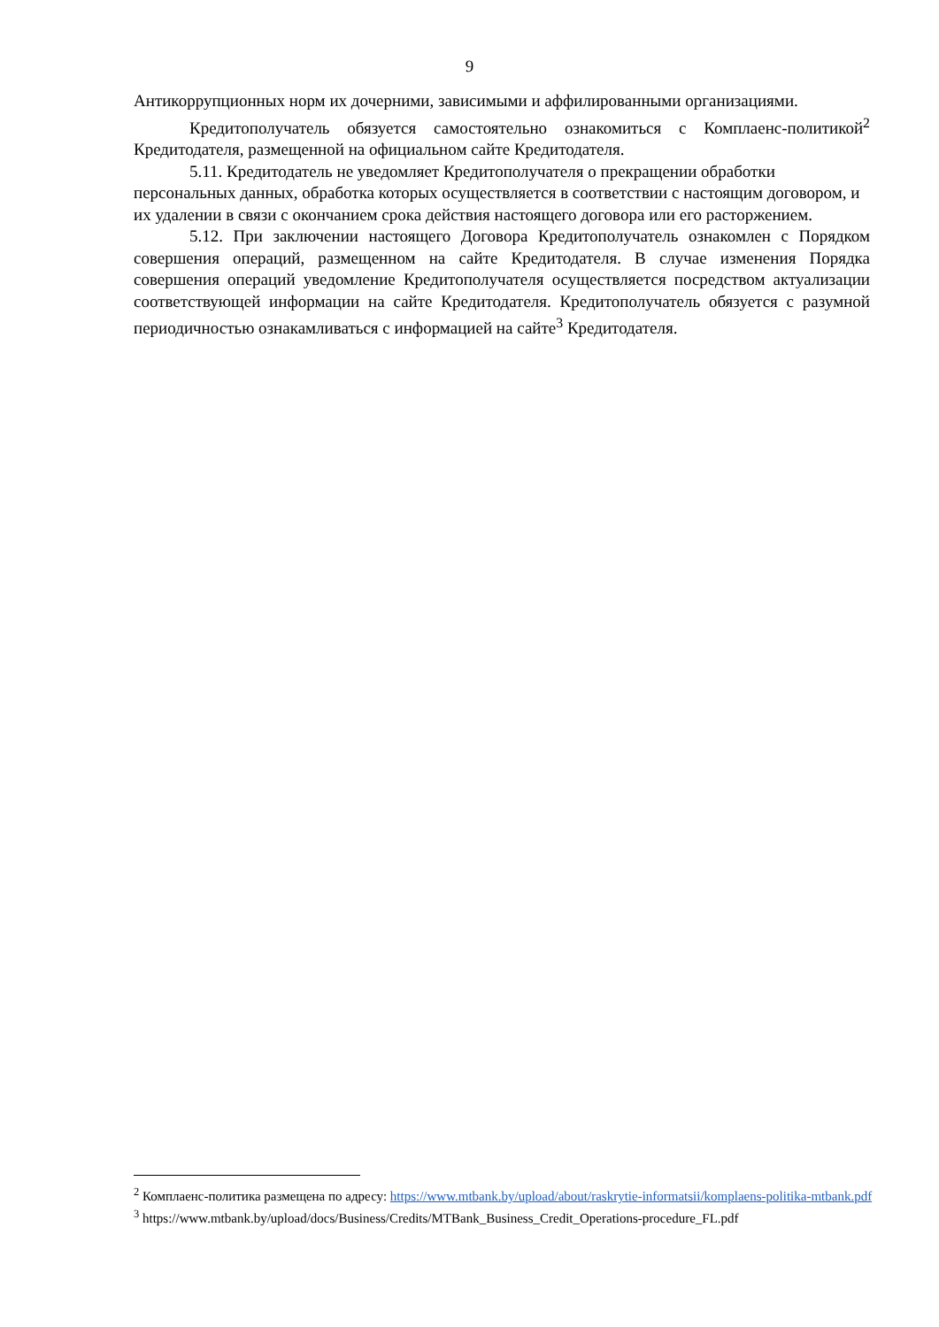9
Антикоррупционных норм их дочерними, зависимыми и аффилированными организациями.
Кредитополучатель обязуется самостоятельно ознакомиться с Комплаенс-политикой<sup>2</sup> Кредитодателя, размещенной на официальном сайте Кредитодателя.
5.11. Кредитодатель не уведомляет Кредитополучателя о прекращении обработки персональных данных, обработка которых осуществляется в соответствии с настоящим договором, и их удалении в связи с окончанием срока действия настоящего договора или его расторжением.
5.12. При заключении настоящего Договора Кредитополучатель ознакомлен с Порядком совершения операций, размещенном на сайте Кредитодателя. В случае изменения Порядка совершения операций уведомление Кредитополучателя осуществляется посредством актуализации соответствующей информации на сайте Кредитодателя. Кредитополучатель обязуется с разумной периодичностью ознакамливаться с информацией на сайте<sup>3</sup> Кредитодателя.
<sup>2</sup> Комплаенс-политика размещена по адресу: https://www.mtbank.by/upload/about/raskrytie-informatsii/komplaens-politika-mtbank.pdf
<sup>3</sup> https://www.mtbank.by/upload/docs/Business/Credits/MTBank_Business_Credit_Operations-procedure_FL.pdf